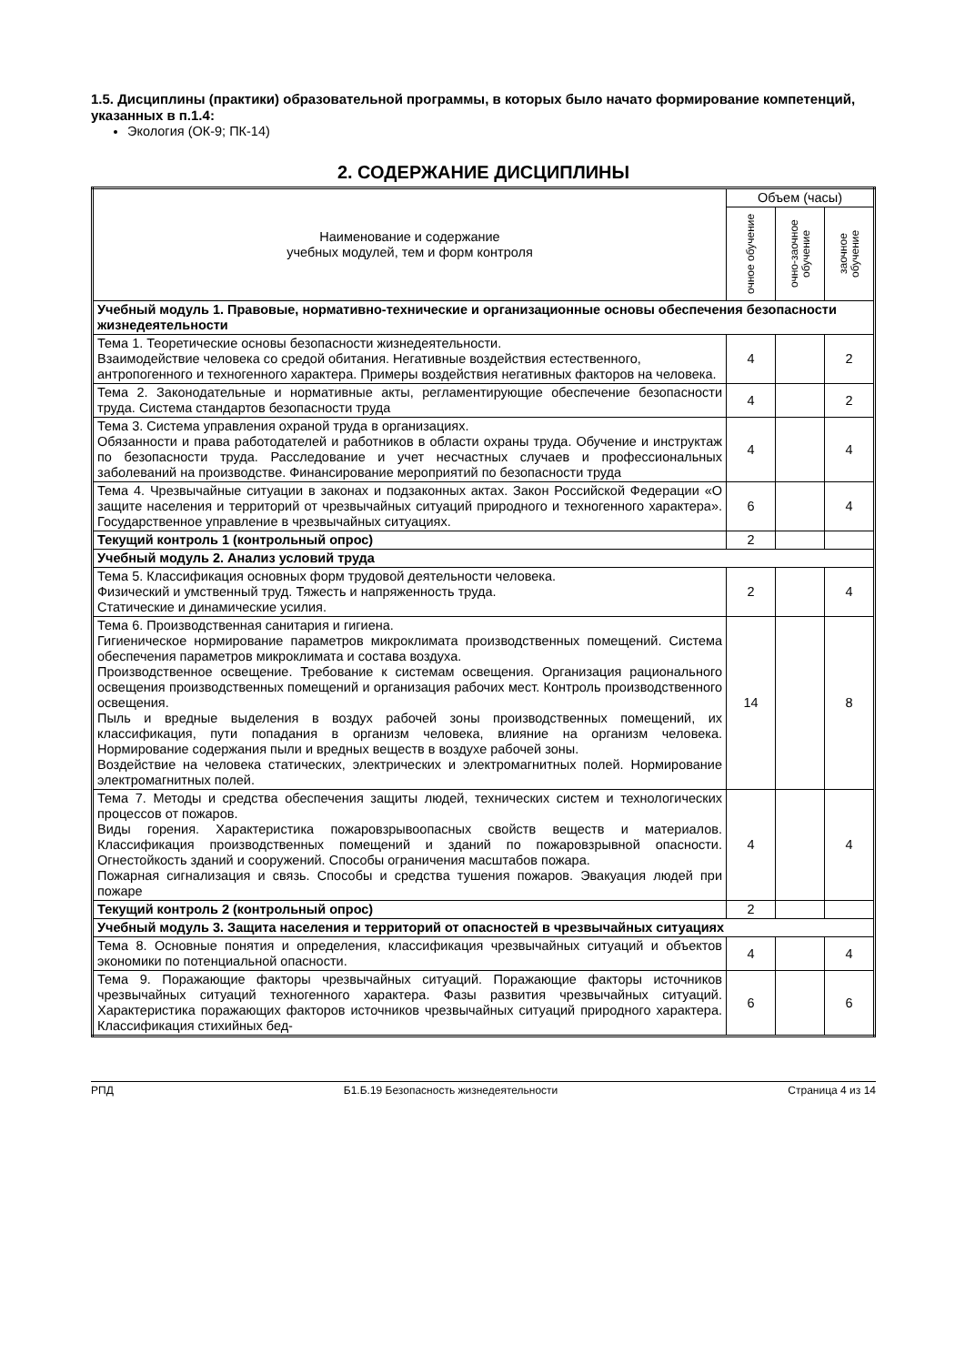1.5. Дисциплины (практики) образовательной программы, в которых было начато формирование компетенций, указанных в п.1.4:
Экология (ОК-9; ПК-14)
2. СОДЕРЖАНИЕ ДИСЦИПЛИНЫ
| Наименование и содержание учебных модулей, тем и форм контроля | Объем (часы) | | |
| --- | --- | --- | --- |
| | очное обучение | очно-заочное обучение | заочное обучение |
| Учебный модуль 1. Правовые, нормативно-технические и организационные основы обеспечения безопасности жизнедеятельности | | | |
| Тема 1. Теоретические основы безопасности жизнедеятельности. Взаимодействие человека со средой обитания. Негативные воздействия естественного, антропогенного и техногенного характера. Примеры воздействия негативных факторов на человека. | 4 | | 2 |
| Тема 2. Законодательные и нормативные акты, регламентирующие обеспечение безопасности труда. Система стандартов безопасности труда | 4 | | 2 |
| Тема 3. Система управления охраной труда в организациях. Обязанности и права работодателей и работников в области охраны труда. Обучение и инструктаж по безопасности труда. Расследование и учет несчастных случаев и профессиональных заболеваний на производстве. Финансирование мероприятий по безопасности труда | 4 | | 4 |
| Тема 4. Чрезвычайные ситуации в законах и подзаконных актах. Закон Российской Федерации «О защите населения и территорий от чрезвычайных ситуаций природного и техногенного характера». Государственное управление в чрезвычайных ситуациях. | 6 | | 4 |
| Текущий контроль 1 (контрольный опрос) | 2 | | |
| Учебный модуль 2. Анализ условий труда | | | |
| Тема 5. Классификация основных форм трудовой деятельности человека. Физический и умственный труд. Тяжесть и напряженность труда. Статические и динамические усилия. | 2 | | 4 |
| Тема 6. Производственная санитария и гигиена. Гигиеническое нормирование параметров микроклимата производственных помещений. Система обеспечения параметров микроклимата и состава воздуха. Производственное освещение. Требование к системам освещения. Организация рационального освещения производственных помещений и организация рабочих мест. Контроль производственного освещения. Пыль и вредные выделения в воздух рабочей зоны производственных помещений, их классификация, пути попадания в организм человека, влияние на организм человека. Нормирование содержания пыли и вредных веществ в воздухе рабочей зоны. Воздействие на человека статических, электрических и электромагнитных полей. Нормирование электромагнитных полей. | 14 | | 8 |
| Тема 7. Методы и средства обеспечения защиты людей, технических систем и технологических процессов от пожаров. Виды горения. Характеристика пожаровзрывоопасных свойств веществ и материалов. Классификация производственных помещений и зданий по пожаровзрывной опасности. Огнестойкость зданий и сооружений. Способы ограничения масштабов пожара. Пожарная сигнализация и связь. Способы и средства тушения пожаров. Эвакуация людей при пожаре | 4 | | 4 |
| Текущий контроль 2 (контрольный опрос) | 2 | | |
| Учебный модуль 3. Защита населения и территорий от опасностей в чрезвычайных ситуациях | | | |
| Тема 8. Основные понятия и определения, классификация чрезвычайных ситуаций и объектов экономики по потенциальной опасности. | 4 | | 4 |
| Тема 9. Поражающие факторы чрезвычайных ситуаций. Поражающие факторы источников чрезвычайных ситуаций техногенного характера. Фазы развития чрезвычайных ситуаций. Характеристика поражающих факторов источников чрезвычайных ситуаций природного характера. Классификация стихийных бед- | 6 | | 6 |
РПД Б1.Б.19 Безопасность жизнедеятельности Страница 4 из 14